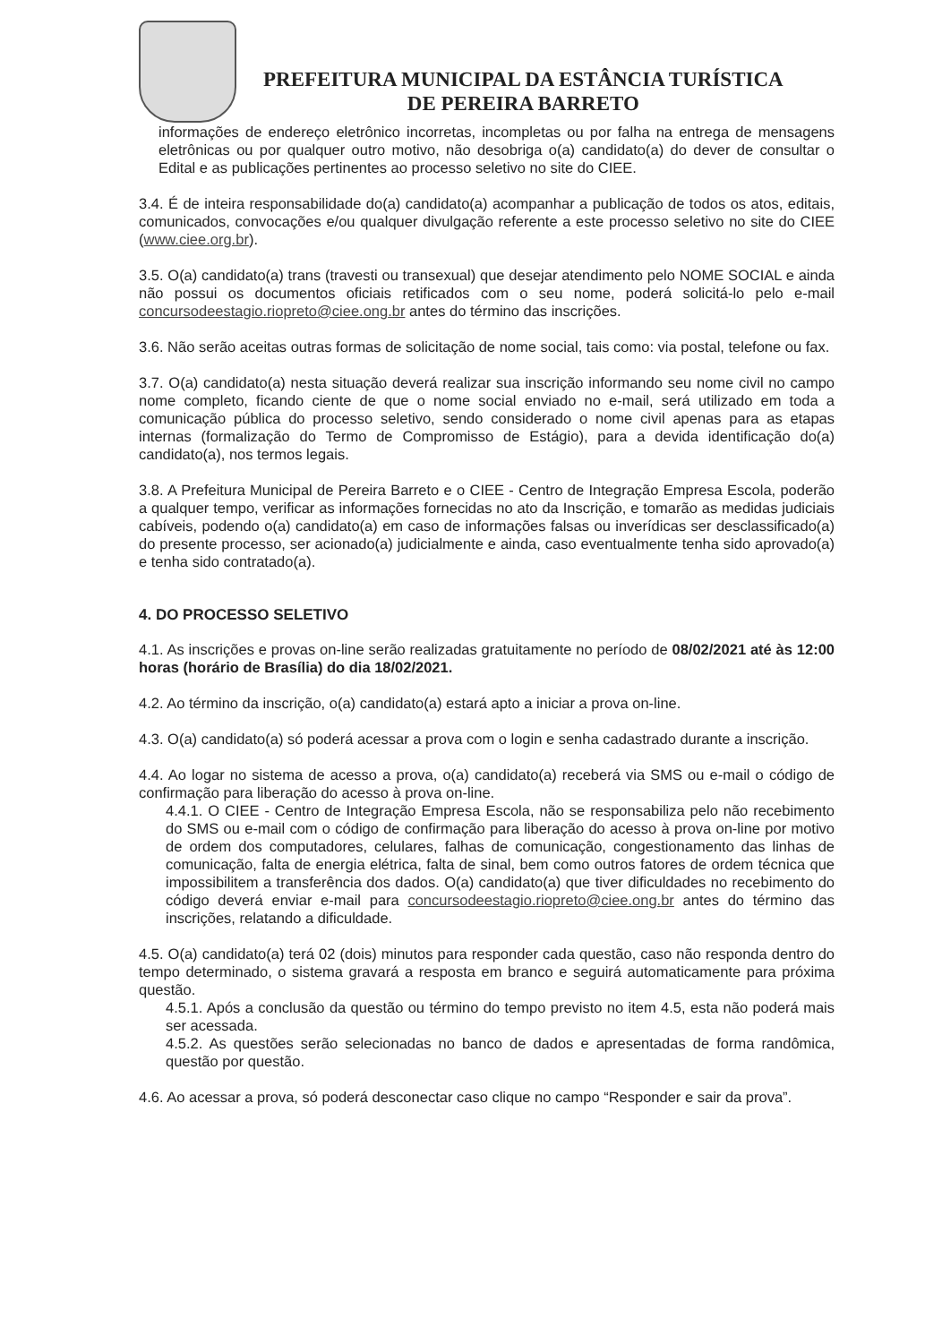PREFEITURA MUNICIPAL DA ESTÂNCIA TURÍSTICA
DE PEREIRA BARRETO
informações de endereço eletrônico incorretas, incompletas ou por falha na entrega de mensagens eletrônicas ou por qualquer outro motivo, não desobriga o(a) candidato(a) do dever de consultar o Edital e as publicações pertinentes ao processo seletivo no site do CIEE.
3.4. É de inteira responsabilidade do(a) candidato(a) acompanhar a publicação de todos os atos, editais, comunicados, convocações e/ou qualquer divulgação referente a este processo seletivo no site do CIEE (www.ciee.org.br).
3.5. O(a) candidato(a) trans (travesti ou transexual) que desejar atendimento pelo NOME SOCIAL e ainda não possui os documentos oficiais retificados com o seu nome, poderá solicitá-lo pelo e-mail concursodeestagio.riopreto@ciee.ong.br antes do término das inscrições.
3.6. Não serão aceitas outras formas de solicitação de nome social, tais como: via postal, telefone ou fax.
3.7. O(a) candidato(a) nesta situação deverá realizar sua inscrição informando seu nome civil no campo nome completo, ficando ciente de que o nome social enviado no e-mail, será utilizado em toda a comunicação pública do processo seletivo, sendo considerado o nome civil apenas para as etapas internas (formalização do Termo de Compromisso de Estágio), para a devida identificação do(a) candidato(a), nos termos legais.
3.8. A Prefeitura Municipal de Pereira Barreto e o CIEE - Centro de Integração Empresa Escola, poderão a qualquer tempo, verificar as informações fornecidas no ato da Inscrição, e tomarão as medidas judiciais cabíveis, podendo o(a) candidato(a) em caso de informações falsas ou inverídicas ser desclassificado(a) do presente processo, ser acionado(a) judicialmente e ainda, caso eventualmente tenha sido aprovado(a) e tenha sido contratado(a).
4. DO PROCESSO SELETIVO
4.1. As inscrições e provas on-line serão realizadas gratuitamente no período de 08/02/2021 até às 12:00 horas (horário de Brasília) do dia 18/02/2021.
4.2. Ao término da inscrição, o(a) candidato(a) estará apto a iniciar a prova on-line.
4.3. O(a) candidato(a) só poderá acessar a prova com o login e senha cadastrado durante a inscrição.
4.4. Ao logar no sistema de acesso a prova, o(a) candidato(a) receberá via SMS ou e-mail o código de confirmação para liberação do acesso à prova on-line.
4.4.1. O CIEE - Centro de Integração Empresa Escola, não se responsabiliza pelo não recebimento do SMS ou e-mail com o código de confirmação para liberação do acesso à prova on-line por motivo de ordem dos computadores, celulares, falhas de comunicação, congestionamento das linhas de comunicação, falta de energia elétrica, falta de sinal, bem como outros fatores de ordem técnica que impossibilitem a transferência dos dados. O(a) candidato(a) que tiver dificuldades no recebimento do código deverá enviar e-mail para concursodeestagio.riopreto@ciee.ong.br antes do término das inscrições, relatando a dificuldade.
4.5. O(a) candidato(a) terá 02 (dois) minutos para responder cada questão, caso não responda dentro do tempo determinado, o sistema gravará a resposta em branco e seguirá automaticamente para próxima questão.
4.5.1. Após a conclusão da questão ou término do tempo previsto no item 4.5, esta não poderá mais ser acessada.
4.5.2. As questões serão selecionadas no banco de dados e apresentadas de forma randômica, questão por questão.
4.6. Ao acessar a prova, só poderá desconectar caso clique no campo “Responder e sair da prova”.